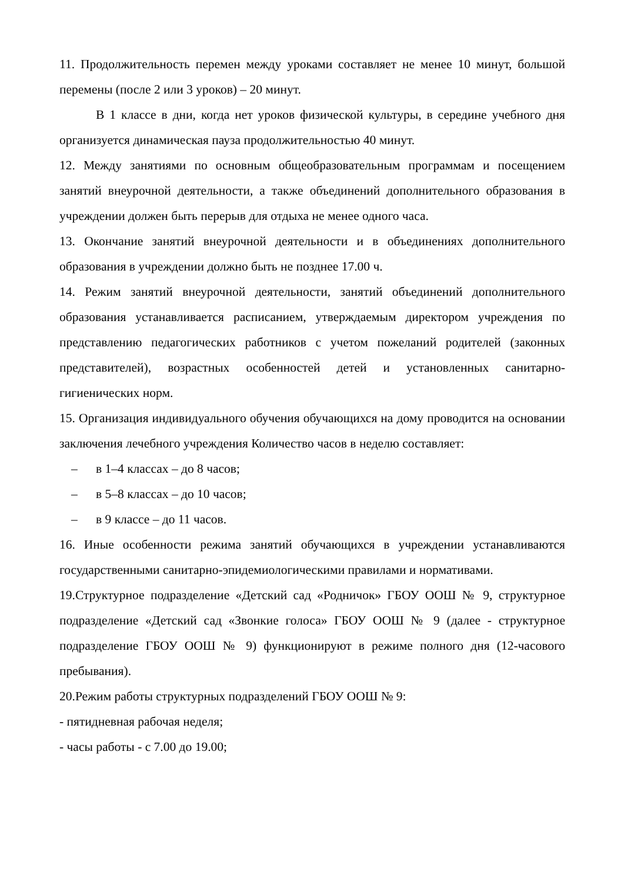11. Продолжительность перемен между уроками составляет не менее 10 минут, большой перемены (после 2 или 3 уроков) – 20 минут.
В 1 классе в дни, когда нет уроков физической культуры, в середине учебного дня организуется динамическая пауза продолжительностью 40 минут.
12. Между занятиями по основным общеобразовательным программам и посещением занятий внеурочной деятельности, а также объединений дополнительного образования в учреждении должен быть перерыв для отдыха не менее одного часа.
13. Окончание занятий внеурочной деятельности и в объединениях дополнительного образования в учреждении должно быть не позднее 17.00 ч.
14. Режим занятий внеурочной деятельности, занятий объединений дополнительного образования устанавливается расписанием, утверждаемым директором учреждения по представлению педагогических работников с учетом пожеланий родителей (законных представителей), возрастных особенностей детей и установленных санитарно-гигиенических норм.
15. Организация индивидуального обучения обучающихся на дому проводится на основании заключения лечебного учреждения Количество часов в неделю составляет:
– в 1–4 классах – до 8 часов;
– в 5–8 классах – до 10 часов;
– в 9 классе – до 11 часов.
16. Иные особенности режима занятий обучающихся в учреждении устанавливаются государственными санитарно-эпидемиологическими правилами и нормативами.
19.Структурное подразделение «Детский сад «Родничок» ГБОУ ООШ № 9, структурное подразделение «Детский сад «Звонкие голоса» ГБОУ ООШ № 9 (далее - структурное подразделение ГБОУ ООШ № 9) функционируют в режиме полного дня (12-часового пребывания).
20.Режим работы структурных подразделений ГБОУ ООШ № 9:
- пятидневная рабочая неделя;
- часы работы - с 7.00 до 19.00;